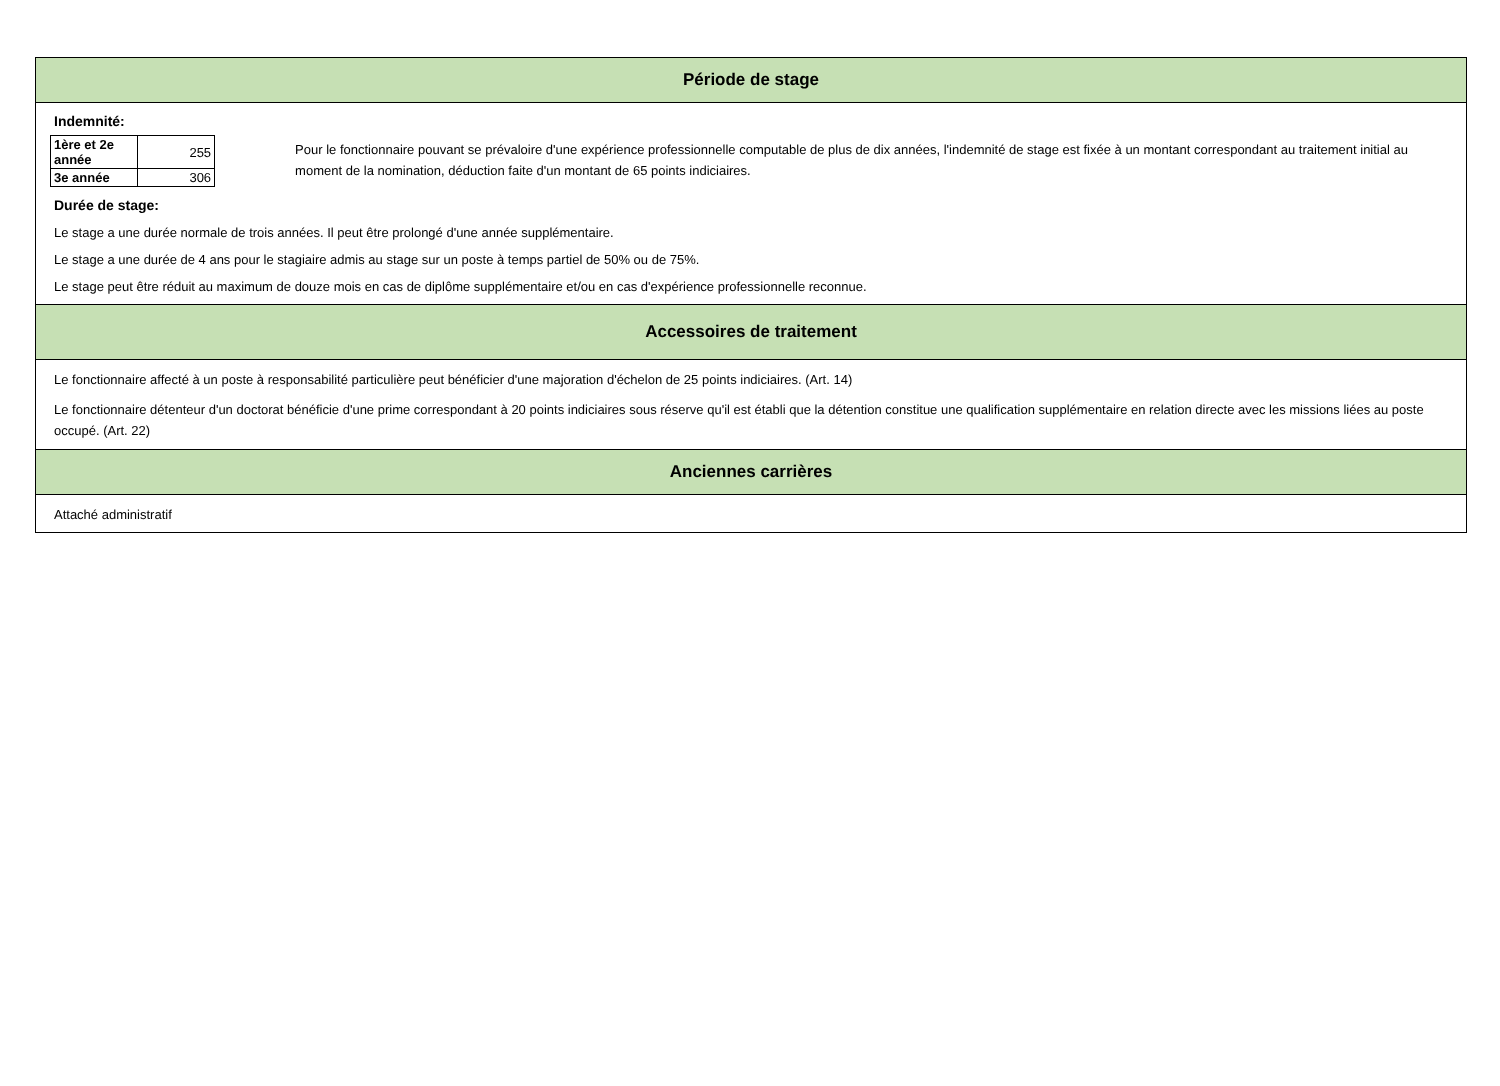Période de stage
Indemnité:
| 1ère et 2e année | 255 |
| 3e année | 306 |
Pour le fonctionnaire pouvant se prévaloire d'une expérience professionnelle computable de plus de dix années, l'indemnité de stage est fixée à un montant correspondant au traitement initial au moment de la nomination, déduction faite d'un montant de 65 points indiciaires.
Durée de stage:
Le stage a une durée normale de trois années. Il peut être prolongé d'une année supplémentaire.
Le stage a une durée de 4 ans pour le stagiaire admis au stage sur un poste à temps partiel de 50% ou de 75%.
Le stage peut être réduit au maximum de douze mois en cas de diplôme supplémentaire et/ou en cas d'expérience professionnelle reconnue.
Accessoires de traitement
Le fonctionnaire affecté à un poste à responsabilité particulière peut bénéficier d'une majoration d'échelon de 25 points indiciaires. (Art. 14)
Le fonctionnaire détenteur d'un doctorat bénéficie d'une prime correspondant à 20 points indiciaires sous réserve qu'il est établi que la détention constitue une qualification supplémentaire en relation directe avec les missions liées au poste occupé. (Art. 22)
Anciennes carrières
Attaché administratif